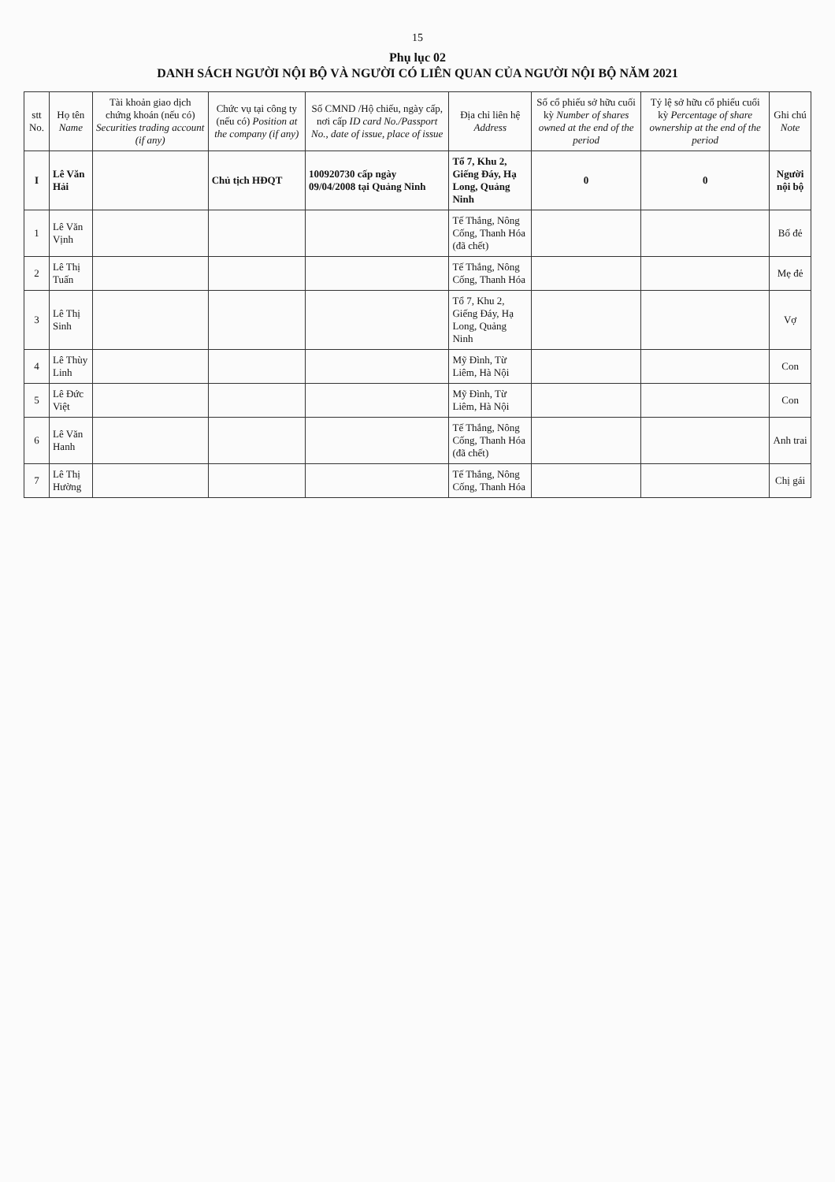15
Phụ lục 02
DANH SÁCH NGƯỜI NỘI BỘ VÀ NGƯỜI CÓ LIÊN QUAN CỦA NGƯỜI NỘI BỘ NĂM 2021
| stt No. | Họ tên Name | Tài khoản giao dịch chứng khoán (nếu có) Securities trading account (if any) | Chức vụ tại công ty (nếu có) Position at the company (if any) | Số CMND /Hộ chiếu, ngày cấp, nơi cấp ID card No./Passport No., date of issue, place of issue | Địa chỉ liên hệ Address | Số cổ phiếu sở hữu cuối kỳ Number of shares owned at the end of the period | Tỷ lệ sở hữu cổ phiếu cuối kỳ Percentage of share ownership at the end of the period | Ghi chú Note |
| --- | --- | --- | --- | --- | --- | --- | --- | --- |
| I | Lê Văn Hải | | Chủ tịch HĐQT | 100920730 cấp ngày 09/04/2008 tại Quảng Ninh | Tổ 7, Khu 2, Giếng Đáy, Hạ Long, Quảng Ninh | 0 | 0 | Người nội bộ |
| 1 | Lê Văn Vịnh | | | | Tế Thắng, Nông Cống, Thanh Hóa (đã chết) | | | Bố đẻ |
| 2 | Lê Thị Tuấn | | | | Tế Thắng, Nông Cống, Thanh Hóa | | | Mẹ đẻ |
| 3 | Lê Thị Sinh | | | | Tổ 7, Khu 2, Giếng Đáy, Hạ Long, Quảng Ninh | | | Vợ |
| 4 | Lê Thùy Linh | | | | Mỹ Đình, Từ Liêm, Hà Nội | | | Con |
| 5 | Lê Đức Việt | | | | Mỹ Đình, Từ Liêm, Hà Nội | | | Con |
| 6 | Lê Văn Hanh | | | | Tế Thắng, Nông Cống, Thanh Hóa (đã chết) | | | Anh trai |
| 7 | Lê Thị Hường | | | | Tế Thắng, Nông Cống, Thanh Hóa | | | Chị gái |